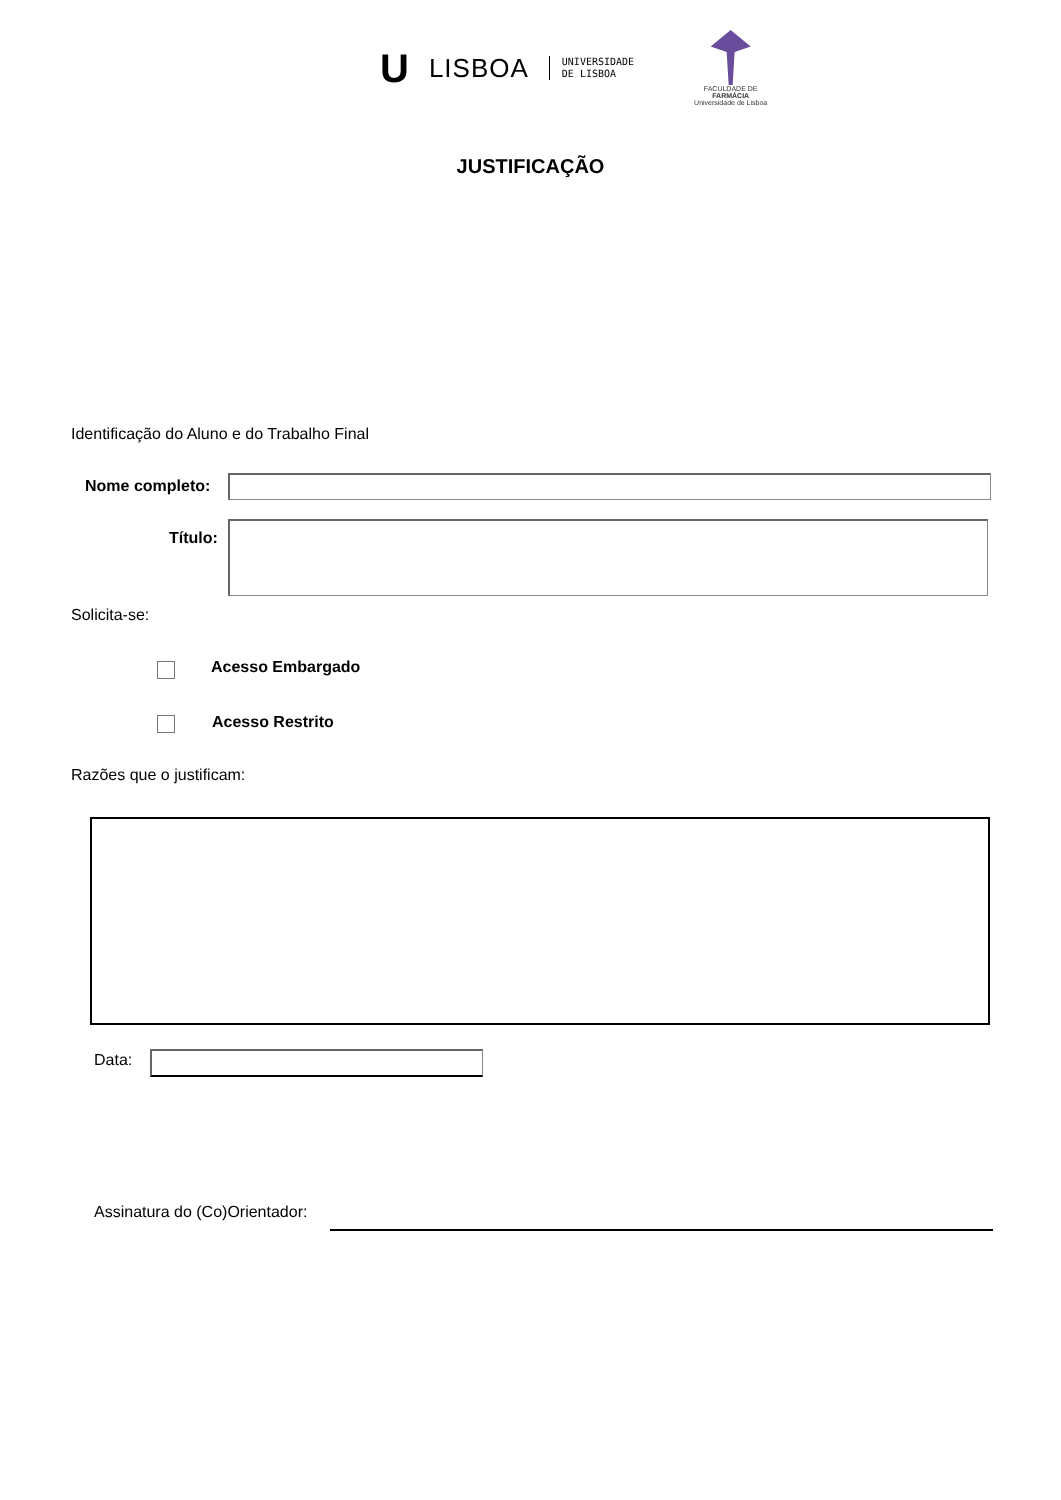U LISBOA UNIVERSIDADE
DE LISBOA
FACULDADE DE
FARMÁCIA
Universidade de Lisboa
JUSTIFICAÇÃO
Identificação do Aluno e do Trabalho Final
Nome completo:
Título:
Solicita-se:
Acesso Embargado
Acesso Restrito
Razões que o justificam:
Data:
Assinatura do (Co)Orientador: